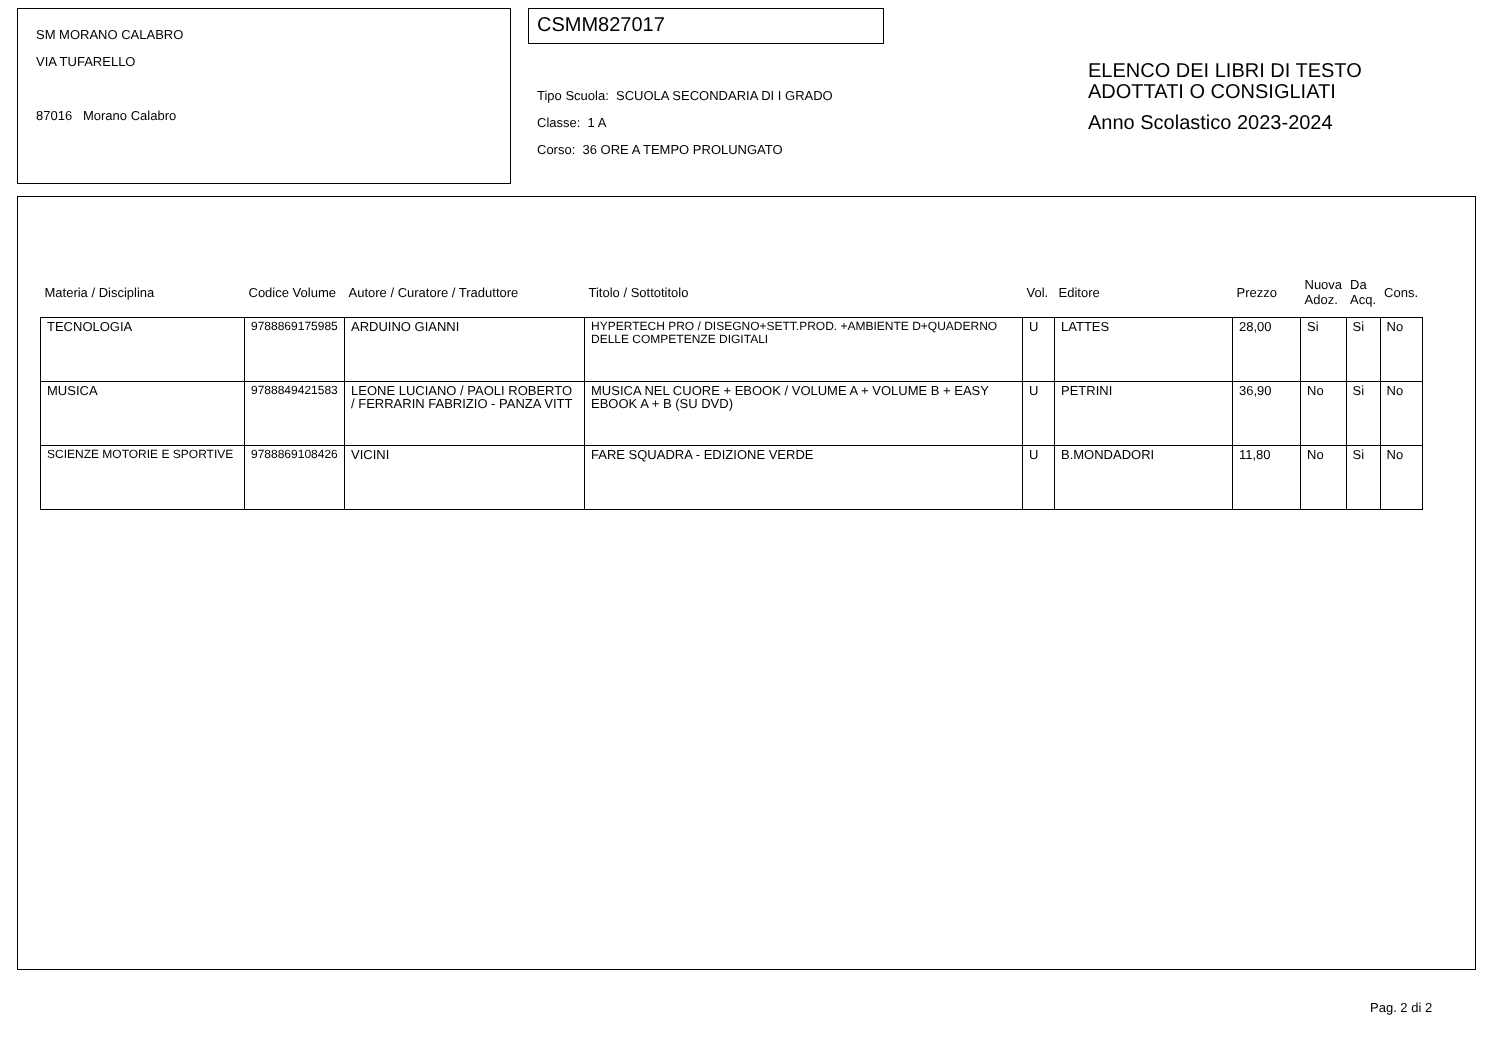SM MORANO CALABRO
VIA TUFARELLO
87016 Morano Calabro
CSMM827017
Tipo Scuola: SCUOLA SECONDARIA DI I GRADO
Classe: 1 A
Corso: 36 ORE A TEMPO PROLUNGATO
ELENCO DEI LIBRI DI TESTO
ADOTTATI O CONSIGLIATI
Anno Scolastico 2023-2024
| Materia / Disciplina | Codice Volume | Autore / Curatore / Traduttore | Titolo / Sottotitolo | Vol. | Editore | Prezzo | Nuova Adoz. | Da Acq. | Cons. |
| --- | --- | --- | --- | --- | --- | --- | --- | --- | --- |
| TECNOLOGIA | 9788869175985 | ARDUINO GIANNI | HYPERTECH PRO / DISEGNO+SETT.PROD. +AMBIENTE D+QUADERNO DELLE COMPETENZE DIGITALI | U | LATTES | 28,00 | Si | Si | No |
| MUSICA | 9788849421583 | LEONE LUCIANO / PAOLI ROBERTO / FERRARIN FABRIZIO - PANZA VITT | MUSICA NEL CUORE + EBOOK / VOLUME A + VOLUME B + EASY EBOOK A + B (SU DVD) | U | PETRINI | 36,90 | No | Si | No |
| SCIENZE MOTORIE E SPORTIVE | 9788869108426 | VICINI | FARE SQUADRA - EDIZIONE VERDE | U | B.MONDADORI | 11,80 | No | Si | No |
Pag. 2 di 2